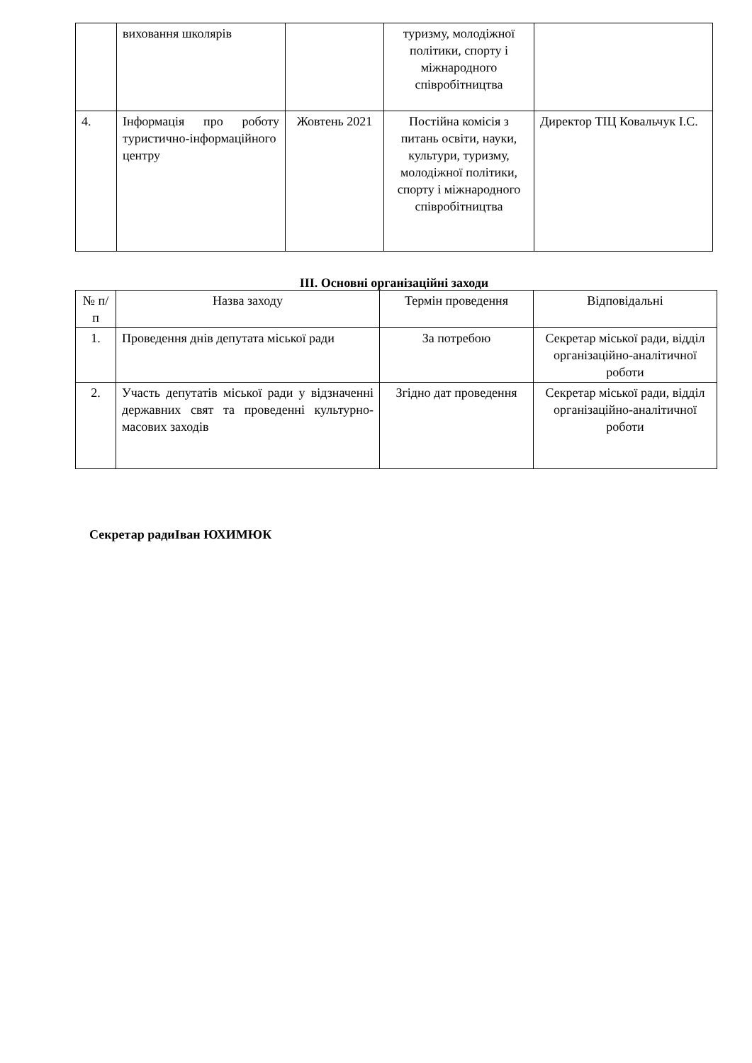| | виховання школярів | | туризму, молодіжної політики, спорту і міжнародного співробітництва | |
| 4. | Інформація про роботу туристично-інформаційного центру | Жовтень 2021 | Постійна комісія з питань освіти, науки, культури, туризму, молодіжної політики, спорту і міжнародного співробітництва | Директор ТІЦ Ковальчук І.С. |
ІІІ. Основні організаційні заходи
| № п/п | Назва заходу | Термін проведення | Відповідальні |
| --- | --- | --- | --- |
| 1. | Проведення днів депутата міської ради | За потребою | Секретар міської ради, відділ організаційно-аналітичної роботи |
| 2. | Участь депутатів міської ради у відзначенні державних свят та проведенні культурно-масових заходів | Згідно дат проведення | Секретар міської ради, відділ організаційно-аналітичної роботи |
Секретар радиІван ЮХИМЮК